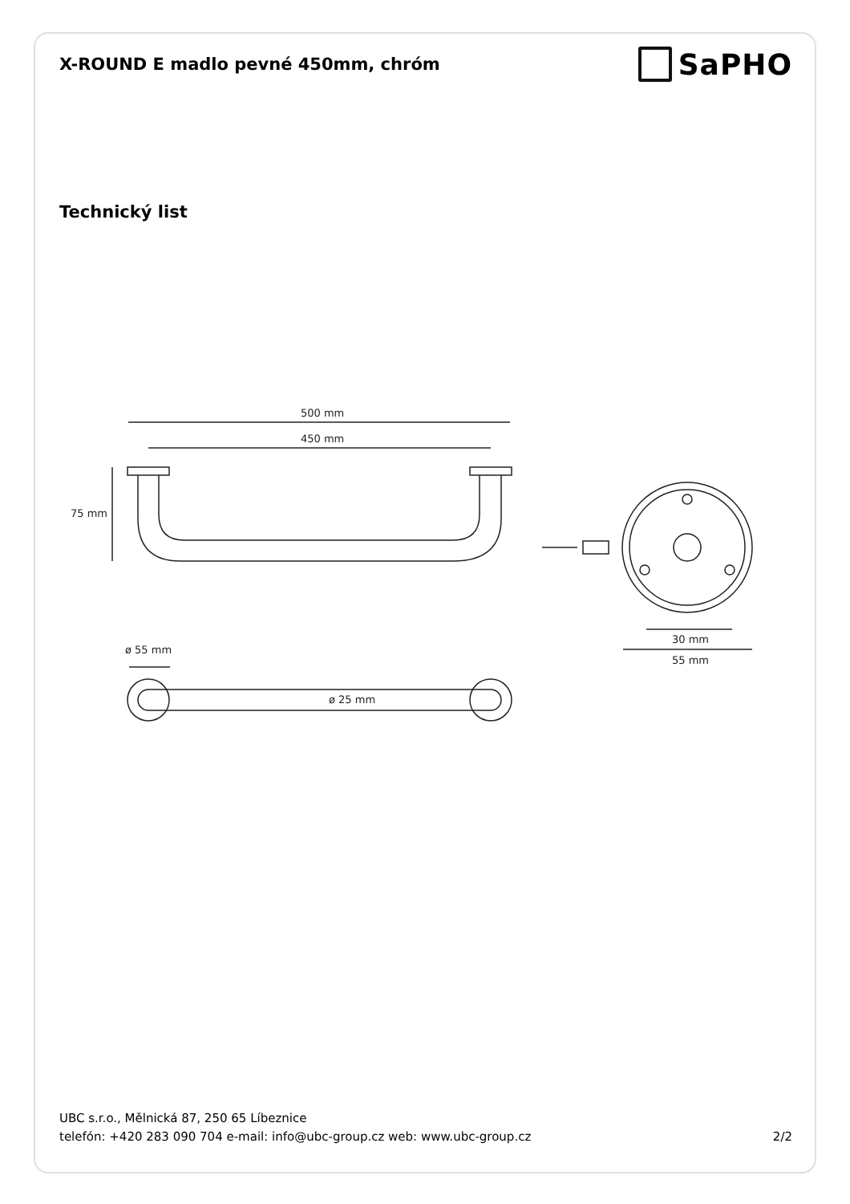X-ROUND E madlo pevné 450mm, chróm
SaPHO
Technický list
500 mm
450 mm
75 mm
ø 55 mm
ø 25 mm
30 mm
55 mm
UBC s.r.o., Mělnická 87, 250 65 Líbeznice
telefón: +420 283 090 704 e-mail: info@ubc-group.cz web: www.ubc-group.cz 2/2